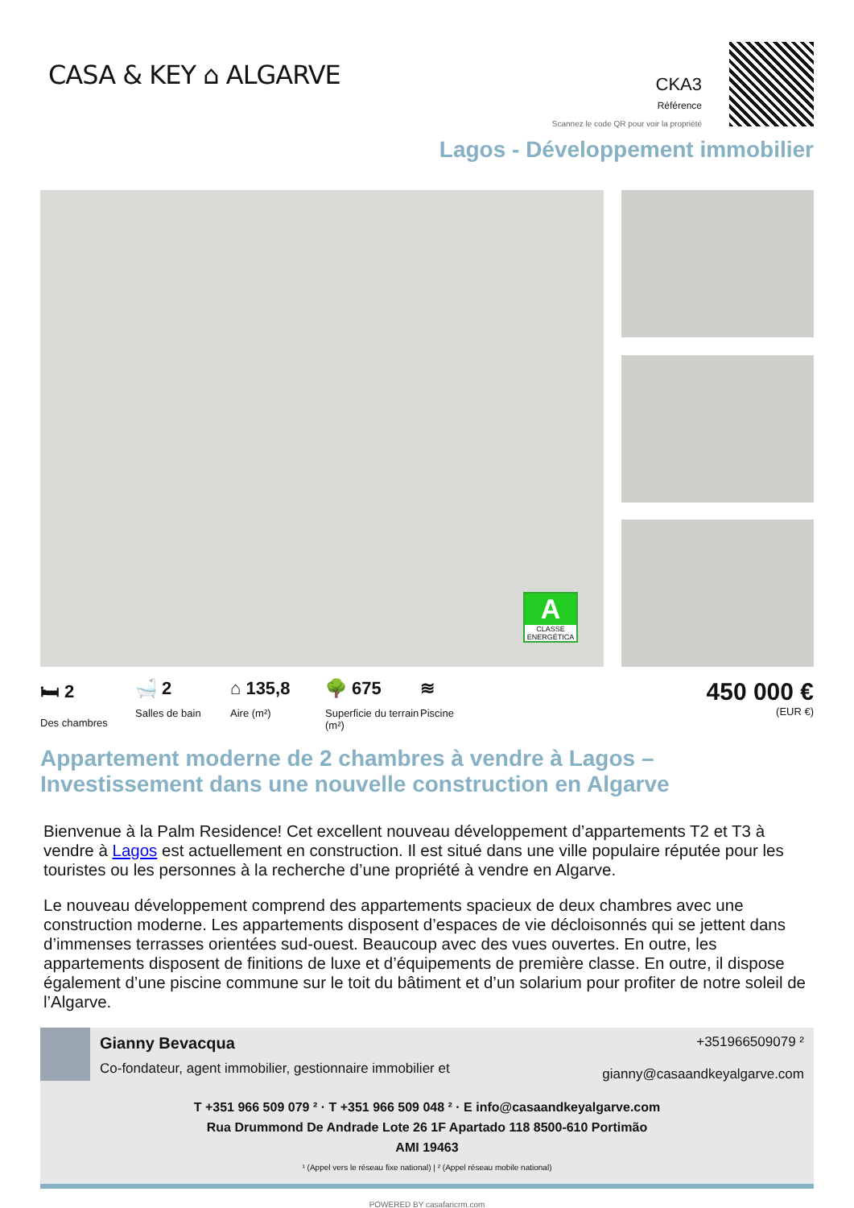CASA & KEY ⌂ ALGARVE
CKA3
Référence
Scannez le code QR pour voir la propriété
Lagos - Développement immobilier
A
CLASSE ENERGÉTICA
🛏 2
Des chambres
🛁 2
Salles de bain
⌂ 135,8
Aire (m²)
🌳 675
Superficie du terrain (m²)
≋
Piscine
450 000 €
(EUR €)
Appartement moderne de 2 chambres à vendre à Lagos – Investissement dans une nouvelle construction en Algarve
Bienvenue à la Palm Residence! Cet excellent nouveau développement d’appartements T2 et T3 à vendre à Lagos est actuellement en construction. Il est situé dans une ville populaire réputée pour les touristes ou les personnes à la recherche d’une propriété à vendre en Algarve.
Le nouveau développement comprend des appartements spacieux de deux chambres avec une construction moderne. Les appartements disposent d’espaces de vie décloisonnés qui se jettent dans d’immenses terrasses orientées sud-ouest. Beaucoup avec des vues ouvertes. En outre, les appartements disposent de finitions de luxe et d’équipements de première classe. En outre, il dispose également d’une piscine commune sur le toit du bâtiment et d’un solarium pour profiter de notre soleil de l’Algarve.
Gianny Bevacqua
Co-fondateur, agent immobilier, gestionnaire immobilier et
+351966509079 ²
gianny@casaandkeyalgarve.com
T +351 966 509 079 ² · T +351 966 509 048 ² · E info@casaandkeyalgarve.com
Rua Drummond De Andrade Lote 26 1F Apartado 118 8500-610 Portimão
AMI 19463
¹ (Appel vers le réseau fixe national) | ² (Appel réseau mobile national)
POWERED BY casafaricrm.com